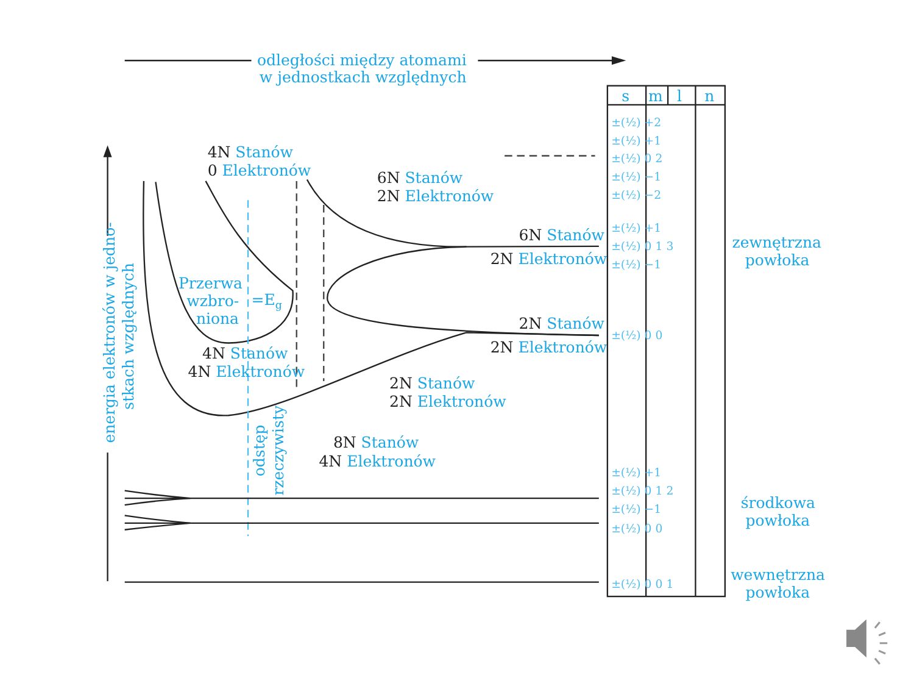odległości między atomami
w jednostkach względnych
energia elektronów w jedno-
stkach względnych
4N Stanów
0 Elektronów
6N Stanów
2N Elektronów
6N Stanów
2N Elektronów
Przerwa
wzbro-
niona
=Eg
2N Stanów
2N Elektronów
4N Stanów
4N Elektronów
2N Stanów
2N Elektronów
8N Stanów
4N Elektronów
odstęp
rzeczywisty
s
m
l
n
±(½) +2
±(½) +1
±(½) 0 2
±(½) −1
±(½) −2
±(½) +1
±(½) 0 1 3
±(½) −1
±(½) 0 0
±(½) +1
±(½) 0 1 2
±(½) −1
±(½) 0 0
±(½) 0 0 1
zewnętrzna
powłoka
środkowa
powłoka
wewnętrzna
powłoka